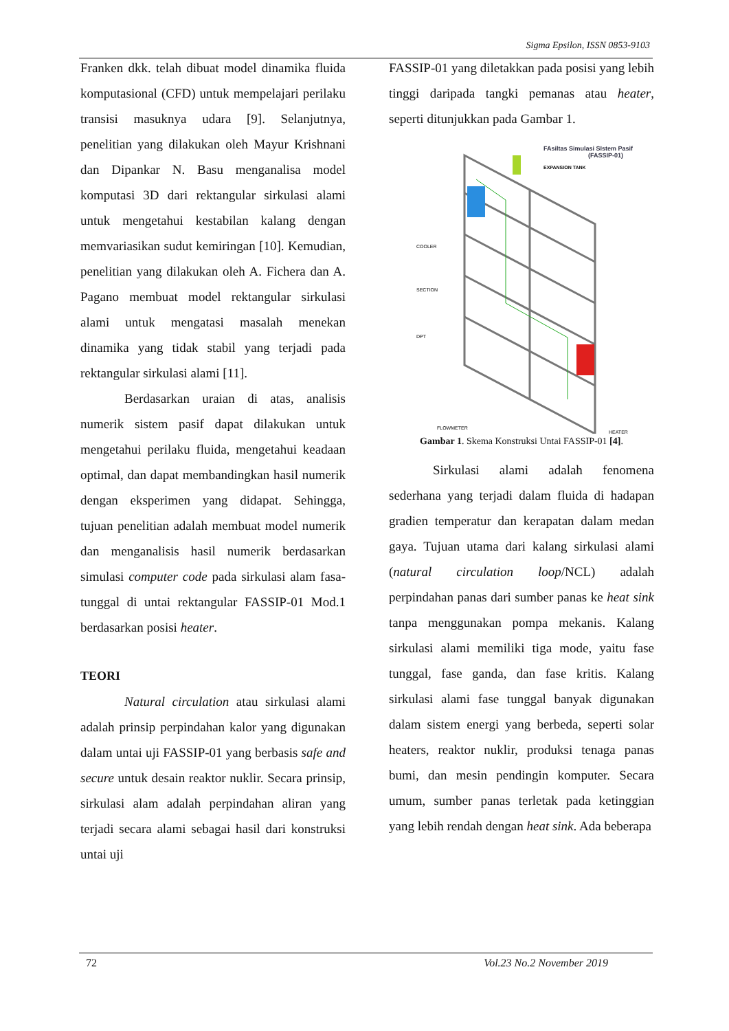Sigma Epsilon, ISSN 0853-9103
Franken dkk. telah dibuat model dinamika fluida komputasional (CFD) untuk mempelajari perilaku transisi masuknya udara [9]. Selanjutnya, penelitian yang dilakukan oleh Mayur Krishnani dan Dipankar N. Basu menganalisa model komputasi 3D dari rektangular sirkulasi alami untuk mengetahui kestabilan kalang dengan memvariasikan sudut kemiringan [10]. Kemudian, penelitian yang dilakukan oleh A. Fichera dan A. Pagano membuat model rektangular sirkulasi alami untuk mengatasi masalah menekan dinamika yang tidak stabil yang terjadi pada rektangular sirkulasi alami [11].
Berdasarkan uraian di atas, analisis numerik sistem pasif dapat dilakukan untuk mengetahui perilaku fluida, mengetahui keadaan optimal, dan dapat membandingkan hasil numerik dengan eksperimen yang didapat. Sehingga, tujuan penelitian adalah membuat model numerik dan menganalisis hasil numerik berdasarkan simulasi computer code pada sirkulasi alam fasa-tunggal di untai rektangular FASSIP-01 Mod.1 berdasarkan posisi heater.
TEORI
Natural circulation atau sirkulasi alami adalah prinsip perpindahan kalor yang digunakan dalam untai uji FASSIP-01 yang berbasis safe and secure untuk desain reaktor nuklir. Secara prinsip, sirkulasi alam adalah perpindahan aliran yang terjadi secara alami sebagai hasil dari konstruksi untai uji
FASSIP-01 yang diletakkan pada posisi yang lebih tinggi daripada tangki pemanas atau heater, seperti ditunjukkan pada Gambar 1.
FAsiltas Simulasi SIstem Pasif
(FASSIP-01)
EXPANSION TANK
COOLER
SECTION
DPT
FLOWMETER
HEATER
Gambar 1. Skema Konstruksi Untai FASSIP-01 [4].
Sirkulasi alami adalah fenomena sederhana yang terjadi dalam fluida di hadapan gradien temperatur dan kerapatan dalam medan gaya. Tujuan utama dari kalang sirkulasi alami (natural circulation loop/NCL) adalah perpindahan panas dari sumber panas ke heat sink tanpa menggunakan pompa mekanis. Kalang sirkulasi alami memiliki tiga mode, yaitu fase tunggal, fase ganda, dan fase kritis. Kalang sirkulasi alami fase tunggal banyak digunakan dalam sistem energi yang berbeda, seperti solar heaters, reaktor nuklir, produksi tenaga panas bumi, dan mesin pendingin komputer. Secara umum, sumber panas terletak pada ketinggian yang lebih rendah dengan heat sink. Ada beberapa
72 Vol.23 No.2 November 2019